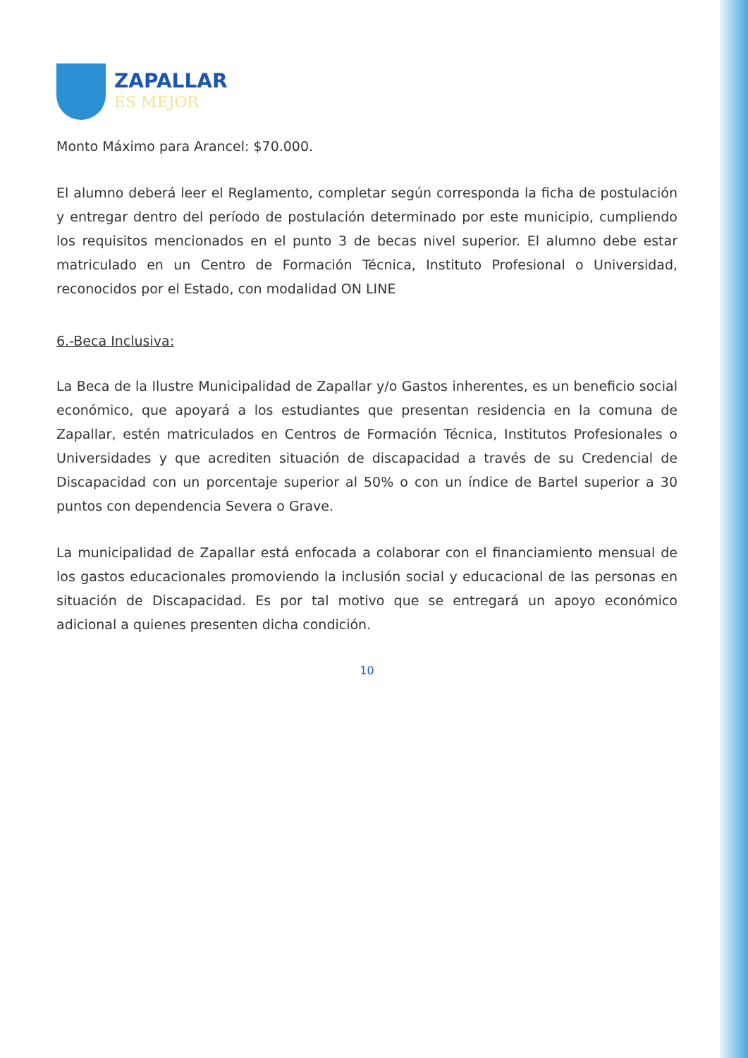ZAPALLAR
ES MEJOR
Monto Máximo para Arancel: $70.000.
El alumno deberá leer el Reglamento, completar según corresponda la ficha de postulación y entregar dentro del período de postulación determinado por este municipio, cumpliendo los requisitos mencionados en el punto 3 de becas nivel superior. El alumno debe estar matriculado en un Centro de Formación Técnica, Instituto Profesional o Universidad, reconocidos por el Estado, con modalidad ON LINE
6.-Beca Inclusiva:
La Beca de la Ilustre Municipalidad de Zapallar y/o Gastos inherentes, es un beneficio social económico, que apoyará a los estudiantes que presentan residencia en la comuna de Zapallar, estén matriculados en Centros de Formación Técnica, Institutos Profesionales o Universidades y que acrediten situación de discapacidad a través de su Credencial de Discapacidad con un porcentaje superior al 50% o con un índice de Bartel superior a 30 puntos con dependencia Severa o Grave.
La municipalidad de Zapallar está enfocada a colaborar con el financiamiento mensual de los gastos educacionales promoviendo la inclusión social y educacional de las personas en situación de Discapacidad. Es por tal motivo que se entregará un apoyo económico adicional a quienes presenten dicha condición.
10